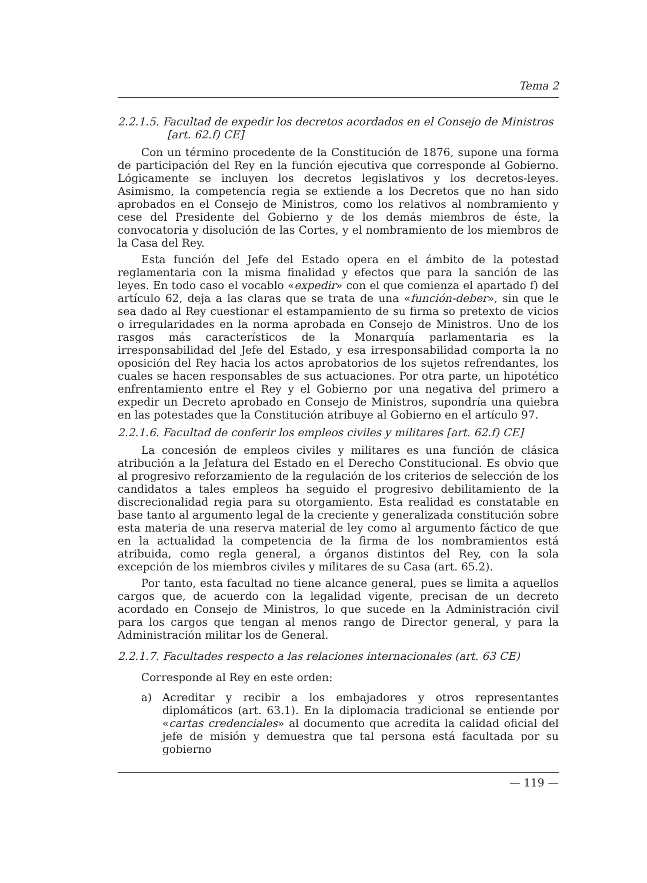Tema 2
2.2.1.5. Facultad de expedir los decretos acordados en el Consejo de Ministros [art. 62.f) CE]
Con un término procedente de la Constitución de 1876, supone una forma de participación del Rey en la función ejecutiva que corresponde al Gobierno. Lógicamente se incluyen los decretos legislativos y los decretos-leyes. Asimismo, la competencia regia se extiende a los Decretos que no han sido aprobados en el Consejo de Ministros, como los relativos al nombramiento y cese del Presidente del Gobierno y de los demás miembros de éste, la convocatoria y disolución de las Cortes, y el nombramiento de los miembros de la Casa del Rey.
Esta función del Jefe del Estado opera en el ámbito de la potestad reglamentaria con la misma finalidad y efectos que para la sanción de las leyes. En todo caso el vocablo «expedir» con el que comienza el apartado f) del artículo 62, deja a las claras que se trata de una «función-deber», sin que le sea dado al Rey cuestionar el estampamiento de su firma so pretexto de vicios o irregularidades en la norma aprobada en Consejo de Ministros. Uno de los rasgos más característicos de la Monarquía parlamentaria es la irresponsabilidad del Jefe del Estado, y esa irresponsabilidad comporta la no oposición del Rey hacia los actos aprobatorios de los sujetos refrendantes, los cuales se hacen responsables de sus actuaciones. Por otra parte, un hipotético enfrentamiento entre el Rey y el Gobierno por una negativa del primero a expedir un Decreto aprobado en Consejo de Ministros, supondría una quiebra en las potestades que la Constitución atribuye al Gobierno en el artículo 97.
2.2.1.6. Facultad de conferir los empleos civiles y militares [art. 62.f) CE]
La concesión de empleos civiles y militares es una función de clásica atribución a la Jefatura del Estado en el Derecho Constitucional. Es obvio que al progresivo reforzamiento de la regulación de los criterios de selección de los candidatos a tales empleos ha seguido el progresivo debilitamiento de la discrecionalidad regia para su otorgamiento. Esta realidad es constatable en base tanto al argumento legal de la creciente y generalizada constitución sobre esta materia de una reserva material de ley como al argumento fáctico de que en la actualidad la competencia de la firma de los nombramientos está atribuida, como regla general, a órganos distintos del Rey, con la sola excepción de los miembros civiles y militares de su Casa (art. 65.2).
Por tanto, esta facultad no tiene alcance general, pues se limita a aquellos cargos que, de acuerdo con la legalidad vigente, precisan de un decreto acordado en Consejo de Ministros, lo que sucede en la Administración civil para los cargos que tengan al menos rango de Director general, y para la Administración militar los de General.
2.2.1.7. Facultades respecto a las relaciones internacionales (art. 63 CE)
Corresponde al Rey en este orden:
a) Acreditar y recibir a los embajadores y otros representantes diplomáticos (art. 63.1). En la diplomacia tradicional se entiende por «cartas credenciales» al documento que acredita la calidad oficial del jefe de misión y demuestra que tal persona está facultada por su gobierno
— 119 —